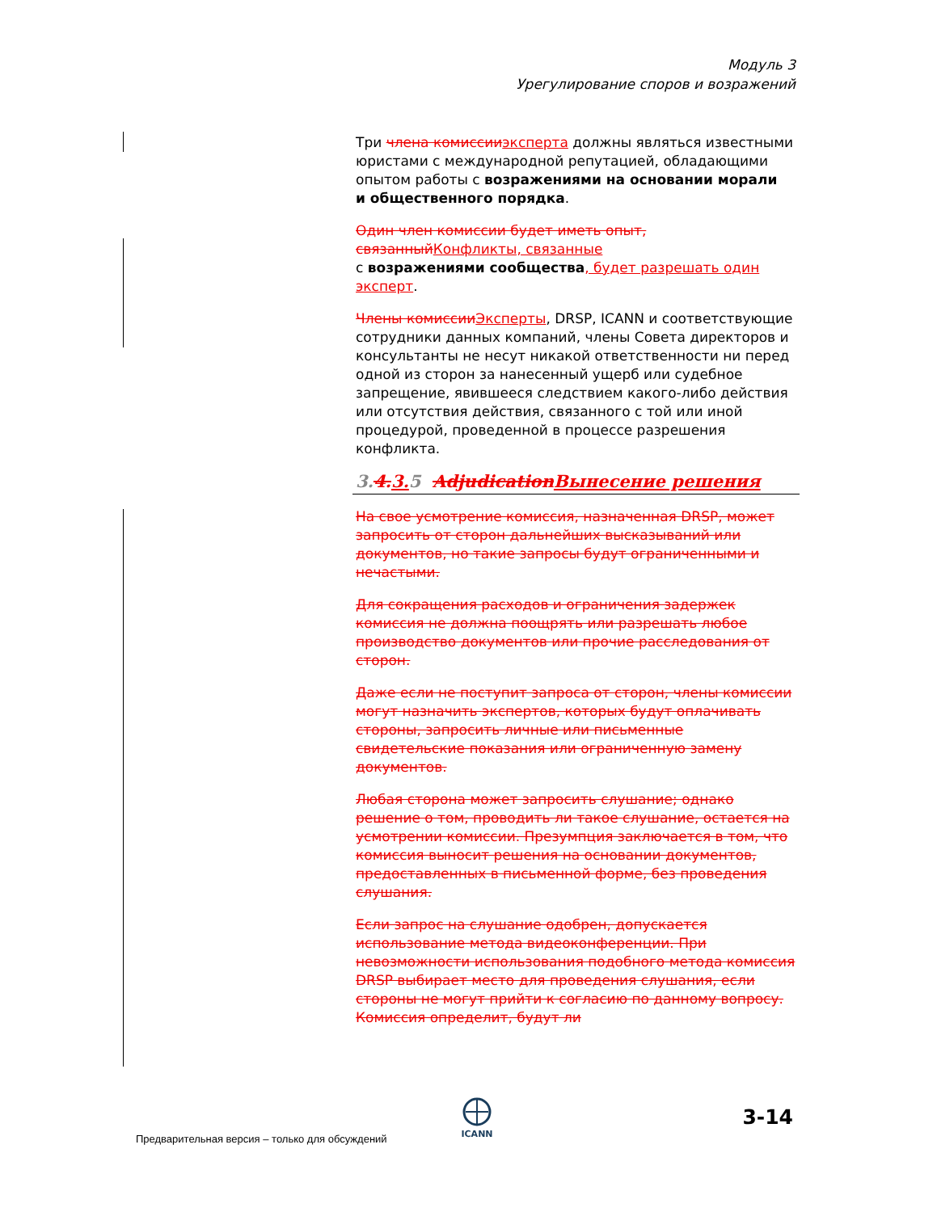Модуль 3
Урегулирование споров и возражений
Три члена комиссии эксперта должны являться известными юристами с международной репутацией, обладающими опытом работы с возражениями на основании морали
и общественного порядка.
Один член комиссии будет иметь опыт, связанный Конфликты, связанные
с возражениями сообщества, будет разрешать один эксперт.
Члены комиссии Эксперты, DRSP, ICANN и соответствующие сотрудники данных компаний, члены Совета директоров и консультанты не несут никакой ответственности ни перед одной из сторон за нанесенный ущерб или судебное запрещение, явившееся следствием какого-либо действия или отсутствия действия, связанного с той или иной процедурой, проведенной в процессе разрешения конфликта.
3.4. 3. 5 Adjudication Вынесение решения
На свое усмотрение комиссия, назначенная DRSP, может запросить от сторон дальнейших высказываний или документов, но такие запросы будут ограниченными и нечастыми.
Для сокращения расходов и ограничения задержек комиссия не должна поощрять или разрешать любое производство документов или прочие расследования от сторон.
Даже если не поступит запроса от сторон, члены комиссии могут назначить экспертов, которых будут оплачивать стороны, запросить личные или письменные свидетельские показания или ограниченную замену документов.
Любая сторона может запросить слушание; однако решение о том, проводить ли такое слушание, остается на усмотрении комиссии. Презумпция заключается в том, что комиссия выносит решения на основании документов, предоставленных в письменной форме, без проведения слушания.
Если запрос на слушание одобрен, допускается использование метода видеоконференции. При невозможности использования подобного метода комиссия DRSP выбирает место для проведения слушания, если стороны не могут прийти к согласию по данному вопросу. Комиссия определит, будут ли
ICANN
Предварительная версия – только для обсуждений
3-14